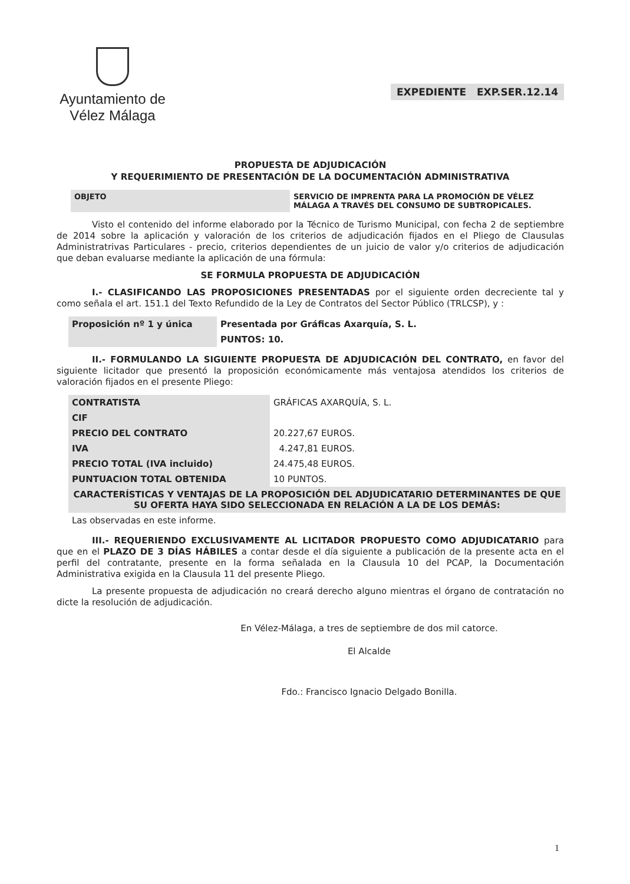Ayuntamiento de
Vélez Málaga
EXPEDIENTE EXP.SER.12.14
PROPUESTA DE ADJUDICACIÓN
Y REQUERIMIENTO DE PRESENTACIÓN DE LA DOCUMENTACIÓN ADMINISTRATIVA
| OBJETO | SERVICIO DE IMPRENTA PARA LA PROMOCIÓN DE VÉLEZ MÁLAGA A TRAVÉS DEL CONSUMO DE SUBTROPICALES. |
Visto el contenido del informe elaborado por la Técnico de Turismo Municipal, con fecha 2 de septiembre de 2014 sobre la aplicación y valoración de los criterios de adjudicación fijados en el Pliego de Clausulas Administratrivas Particulares - precio, criterios dependientes de un juicio de valor y/o criterios de adjudicación que deban evaluarse mediante la aplicación de una fórmula:
SE FORMULA PROPUESTA DE ADJUDICACIÓN
I.- CLASIFICANDO LAS PROPOSICIONES PRESENTADAS por el siguiente orden decreciente tal y como señala el art. 151.1 del Texto Refundido de la Ley de Contratos del Sector Público (TRLCSP), y :
| Proposición nº 1 y única | Presentada por Gráficas Axarquía, S. L. |
| | PUNTOS: 10. |
II.- FORMULANDO LA SIGUIENTE PROPUESTA DE ADJUDICACIÓN DEL CONTRATO, en favor del siguiente licitador que presentó la proposición económicamente más ventajosa atendidos los criterios de valoración fijados en el presente Pliego:
| CONTRATISTA | GRÁFICAS AXARQUÍA, S. L. |
| CIF | |
| PRECIO DEL CONTRATO | 20.227,67 EUROS. |
| IVA | 4.247,81 EUROS. |
| PRECIO TOTAL (IVA incluido) | 24.475,48 EUROS. |
| PUNTUACION TOTAL OBTENIDA | 10 PUNTOS. |
| CARACTERÍSTICAS Y VENTAJAS DE LA PROPOSICIÓN DEL ADJUDICATARIO DETERMINANTES DE QUE SU OFERTA HAYA SIDO SELECCIONADA EN RELACIÓN A LA DE LOS DEMÁS: | |
| Las observadas en este informe. | |
III.- REQUERIENDO EXCLUSIVAMENTE AL LICITADOR PROPUESTO COMO ADJUDICATARIO para que en el PLAZO DE 3 DÍAS HÁBILES a contar desde el día siguiente a publicación de la presente acta en el perfil del contratante, presente en la forma señalada en la Clausula 10 del PCAP, la Documentación Administrativa exigida en la Clausula 11 del presente Pliego.
La presente propuesta de adjudicación no creará derecho alguno mientras el órgano de contratación no dicte la resolución de adjudicación.
En Vélez-Málaga, a tres de septiembre de dos mil catorce.
El Alcalde
Fdo.: Francisco Ignacio Delgado Bonilla.
1